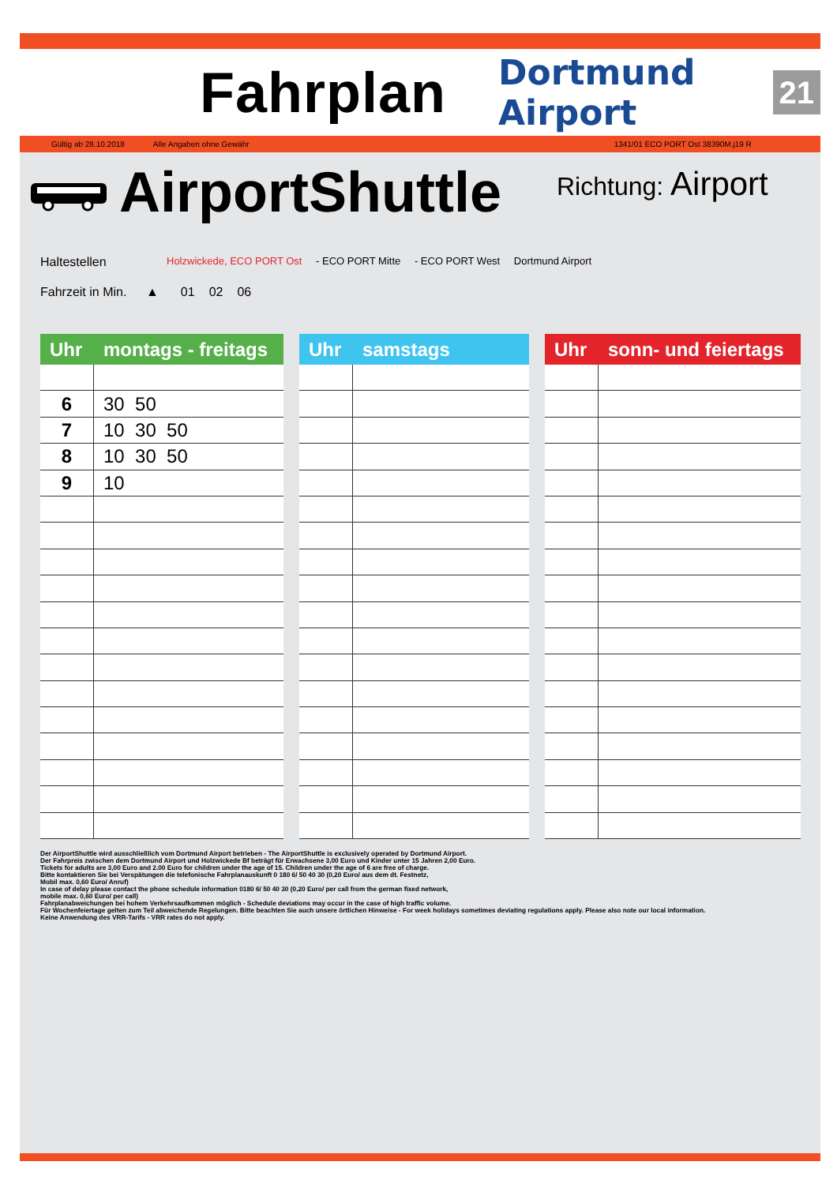Fahrplan
Dortmund Airport 21
Gültig ab 28.10.2018 Alle Angaben ohne Gewähr 1341/01 ECO PORT Ost 38390M.j19 R
AirportShuttle
Richtung: Airport
Haltestellen
Holzwickede, ECO PORT Ost - ECO PORT Mitte - ECO PORT West Dortmund Airport
Fahrzeit in Min. ▲ 01 02 06
| Uhr montags - freitags | |
| --- | --- |
| 6 | 30 50 |
| 7 | 10 30 50 |
| 8 | 10 30 50 |
| 9 | 10 |
| Uhr samstags | |
| --- | --- |
| Uhr sonn- und feiertags | |
| --- | --- |
Der AirportShuttle wird ausschließlich vom Dortmund Airport betrieben - The AirportShuttle is exclusively operated by Dortmund Airport.
Der Fahrpreis zwischen dem Dortmund Airport und Holzwickede Bf beträgt für Erwachsene 3,00 Euro und Kinder unter 15 Jahren 2,00 Euro.
Tickets for adults are 3,00 Euro and 2.00 Euro for children under the age of 15. Children under the age of 6 are free of charge.
Bitte kontaktieren Sie bei Verspätungen die telefonische Fahrplanauskunft 0 180 6/ 50 40 30 (0,20 Euro/ aus dem dt. Festnetz,
Mobil max. 0,60 Euro/ Anruf)
In case of delay please contact the phone schedule information 0180 6/ 50 40 30 (0,20 Euro/ per call from the german fixed network,
mobile max. 0,60 Euro/ per call)
Fahrplanabweichungen bei hohem Verkehrsaufkommen möglich - Schedule deviations may occur in the case of high traffic volume.
Für Wochenfeiertage gelten zum Teil abweichende Regelungen. Bitte beachten Sie auch unsere örtlichen Hinweise - For week holidays sometimes deviating regulations apply. Please also note our local information.
Keine Anwendung des VRR-Tarifs - VRR rates do not apply.